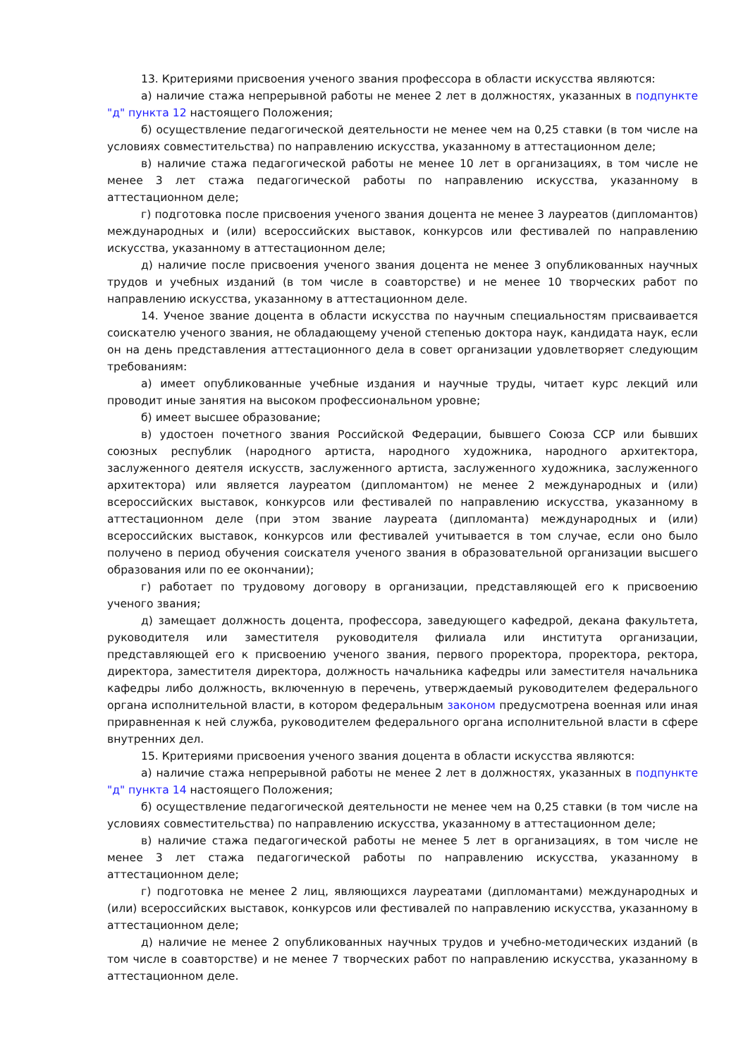13. Критериями присвоения ученого звания профессора в области искусства являются:
а) наличие стажа непрерывной работы не менее 2 лет в должностях, указанных в подпункте "д" пункта 12 настоящего Положения;
б) осуществление педагогической деятельности не менее чем на 0,25 ставки (в том числе на условиях совместительства) по направлению искусства, указанному в аттестационном деле;
в) наличие стажа педагогической работы не менее 10 лет в организациях, в том числе не менее 3 лет стажа педагогической работы по направлению искусства, указанному в аттестационном деле;
г) подготовка после присвоения ученого звания доцента не менее 3 лауреатов (дипломантов) международных и (или) всероссийских выставок, конкурсов или фестивалей по направлению искусства, указанному в аттестационном деле;
д) наличие после присвоения ученого звания доцента не менее 3 опубликованных научных трудов и учебных изданий (в том числе в соавторстве) и не менее 10 творческих работ по направлению искусства, указанному в аттестационном деле.
14. Ученое звание доцента в области искусства по научным специальностям присваивается соискателю ученого звания, не обладающему ученой степенью доктора наук, кандидата наук, если он на день представления аттестационного дела в совет организации удовлетворяет следующим требованиям:
а) имеет опубликованные учебные издания и научные труды, читает курс лекций или проводит иные занятия на высоком профессиональном уровне;
б) имеет высшее образование;
в) удостоен почетного звания Российской Федерации, бывшего Союза ССР или бывших союзных республик (народного артиста, народного художника, народного архитектора, заслуженного деятеля искусств, заслуженного артиста, заслуженного художника, заслуженного архитектора) или является лауреатом (дипломантом) не менее 2 международных и (или) всероссийских выставок, конкурсов или фестивалей по направлению искусства, указанному в аттестационном деле (при этом звание лауреата (дипломанта) международных и (или) всероссийских выставок, конкурсов или фестивалей учитывается в том случае, если оно было получено в период обучения соискателя ученого звания в образовательной организации высшего образования или по ее окончании);
г) работает по трудовому договору в организации, представляющей его к присвоению ученого звания;
д) замещает должность доцента, профессора, заведующего кафедрой, декана факультета, руководителя или заместителя руководителя филиала или института организации, представляющей его к присвоению ученого звания, первого проректора, проректора, ректора, директора, заместителя директора, должность начальника кафедры или заместителя начальника кафедры либо должность, включенную в перечень, утверждаемый руководителем федерального органа исполнительной власти, в котором федеральным законом предусмотрена военная или иная приравненная к ней служба, руководителем федерального органа исполнительной власти в сфере внутренних дел.
15. Критериями присвоения ученого звания доцента в области искусства являются:
а) наличие стажа непрерывной работы не менее 2 лет в должностях, указанных в подпункте "д" пункта 14 настоящего Положения;
б) осуществление педагогической деятельности не менее чем на 0,25 ставки (в том числе на условиях совместительства) по направлению искусства, указанному в аттестационном деле;
в) наличие стажа педагогической работы не менее 5 лет в организациях, в том числе не менее 3 лет стажа педагогической работы по направлению искусства, указанному в аттестационном деле;
г) подготовка не менее 2 лиц, являющихся лауреатами (дипломантами) международных и (или) всероссийских выставок, конкурсов или фестивалей по направлению искусства, указанному в аттестационном деле;
д) наличие не менее 2 опубликованных научных трудов и учебно-методических изданий (в том числе в соавторстве) и не менее 7 творческих работ по направлению искусства, указанному в аттестационном деле.